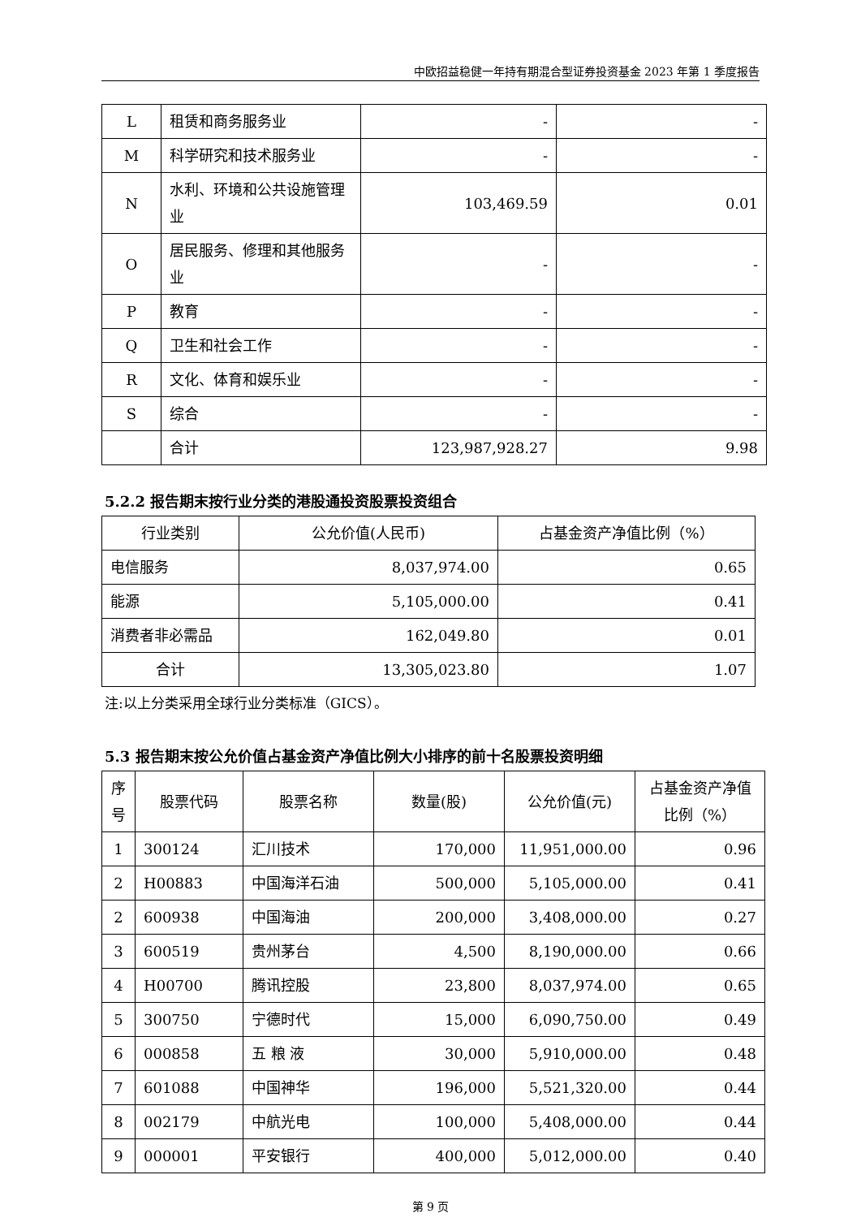中欧招益稳健一年持有期混合型证券投资基金 2023 年第 1 季度报告
| L | 租赁和商务服务业 | - | - |
| M | 科学研究和技术服务业 | - | - |
| N | 水利、环境和公共设施管理业 | 103,469.59 | 0.01 |
| O | 居民服务、修理和其他服务业 | - | - |
| P | 教育 | - | - |
| Q | 卫生和社会工作 | - | - |
| R | 文化、体育和娱乐业 | - | - |
| S | 综合 | - | - |
| | 合计 | 123,987,928.27 | 9.98 |
5.2.2 报告期末按行业分类的港股通投资股票投资组合
| 行业类别 | 公允价值(人民币) | 占基金资产净值比例（%） |
| --- | --- | --- |
| 电信服务 | 8,037,974.00 | 0.65 |
| 能源 | 5,105,000.00 | 0.41 |
| 消费者非必需品 | 162,049.80 | 0.01 |
| 合计 | 13,305,023.80 | 1.07 |
注:以上分类采用全球行业分类标准（GICS）。
5.3 报告期末按公允价值占基金资产净值比例大小排序的前十名股票投资明细
| 序号 | 股票代码 | 股票名称 | 数量(股) | 公允价值(元) | 占基金资产净值比例（%） |
| --- | --- | --- | --- | --- | --- |
| 1 | 300124 | 汇川技术 | 170,000 | 11,951,000.00 | 0.96 |
| 2 | H00883 | 中国海洋石油 | 500,000 | 5,105,000.00 | 0.41 |
| 2 | 600938 | 中国海油 | 200,000 | 3,408,000.00 | 0.27 |
| 3 | 600519 | 贵州茅台 | 4,500 | 8,190,000.00 | 0.66 |
| 4 | H00700 | 腾讯控股 | 23,800 | 8,037,974.00 | 0.65 |
| 5 | 300750 | 宁德时代 | 15,000 | 6,090,750.00 | 0.49 |
| 6 | 000858 | 五 粮 液 | 30,000 | 5,910,000.00 | 0.48 |
| 7 | 601088 | 中国神华 | 196,000 | 5,521,320.00 | 0.44 |
| 8 | 002179 | 中航光电 | 100,000 | 5,408,000.00 | 0.44 |
| 9 | 000001 | 平安银行 | 400,000 | 5,012,000.00 | 0.40 |
第 9 页